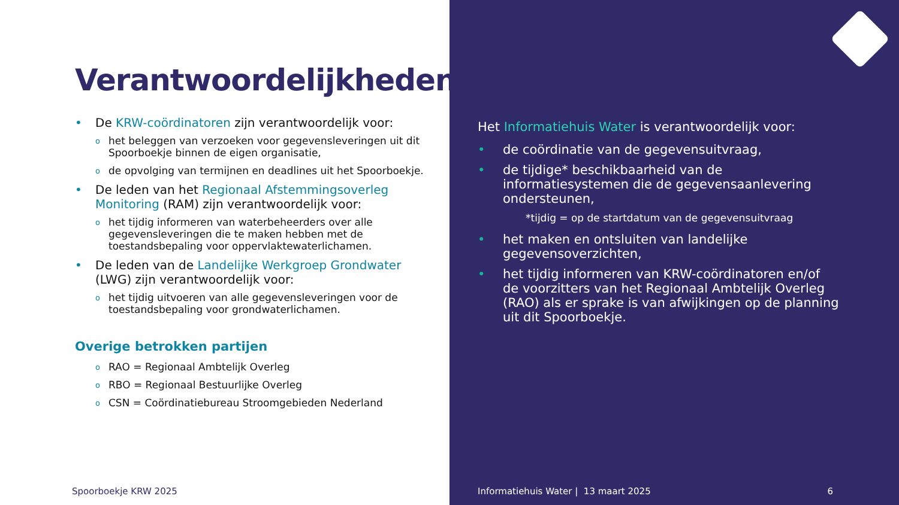Verantwoordelijkheden
• De KRW-coördinatoren zijn verantwoordelijk voor:
ohet beleggen van verzoeken voor gegevensleveringen uit dit Spoorboekje binnen de eigen organisatie,
ode opvolging van termijnen en deadlines uit het Spoorboekje.
• De leden van het Regionaal Afstemmingsoverleg Monitoring (RAM) zijn verantwoordelijk voor:
ohet tijdig informeren van waterbeheerders over alle gegevensleveringen die te maken hebben met de toestandsbepaling voor oppervlaktewaterlichamen.
• De leden van de Landelijke Werkgroep Grondwater (LWG) zijn verantwoordelijk voor:
ohet tijdig uitvoeren van alle gegevensleveringen voor de toestandsbepaling voor grondwaterlichamen.
Overige betrokken partijen
o RAO = Regionaal Ambtelijk Overleg
o RBO = Regionaal Bestuurlijke Overleg
o CSN = Coördinatiebureau Stroomgebieden Nederland
Spoorboekje KRW 2025
Het Informatiehuis Water is verantwoordelijk voor:
• de coördinatie van de gegevensuitvraag,
• de tijdige* beschikbaarheid van de informatiesystemen die de gegevensaanlevering ondersteunen,
*tijdig = op de startdatum van de gegevensuitvraag
• het maken en ontsluiten van landelijke gegevensoverzichten,
• het tijdig informeren van KRW-coördinatoren en/of de voorzitters van het Regionaal Ambtelijk Overleg (RAO) als er sprake is van afwijkingen op de planning uit dit Spoorboekje.
Informatiehuis Water | 13 maart 2025 6